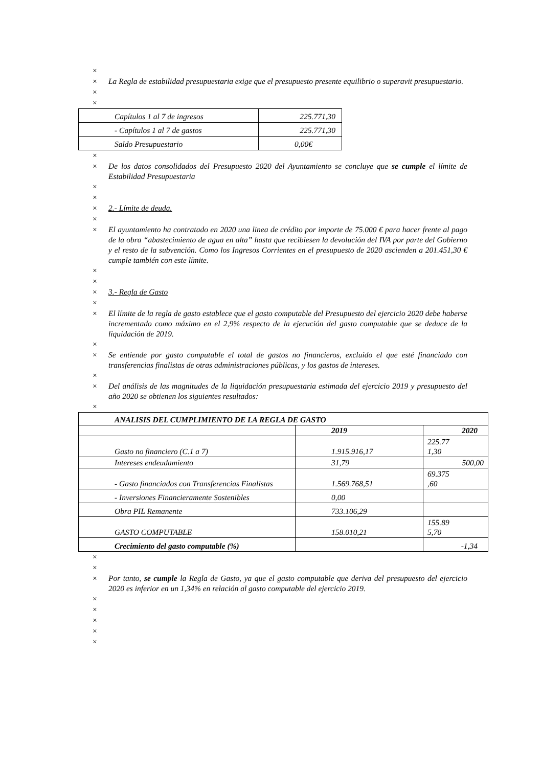×
× La Regla de estabilidad presupuestaria exige que el presupuesto presente equilibrio o superavit presupuestario.
×
×
| Capítulos 1 al 7 de ingresos | 225.771,30 |
| - Capítulos 1 al 7 de gastos | 225.771,30 |
| Saldo Presupuestario | 0,00€ |
×
× De los datos consolidados del Presupuesto 2020 del Ayuntamiento se concluye que se cumple el límite de Estabilidad Presupuestaria
×
×
× 2.- Límite de deuda.
×
× El ayuntamiento ha contratado en 2020 una linea de crédito por importe de 75.000 € para hacer frente al pago de la obra “abastecimiento de agua en alta” hasta que recibiesen la devolución del IVA por parte del Gobierno y el resto de la subvención. Como los Ingresos Corrientes en el presupuesto de 2020 ascienden a 201.451,30 € cumple también con este límite.
×
×
× 3.- Regla de Gasto
×
× El límite de la regla de gasto establece que el gasto computable del Presupuesto del ejercicio 2020 debe haberse incrementado como máximo en el 2,9% respecto de la ejecución del gasto computable que se deduce de la liquidación de 2019.
×
× Se entiende por gasto computable el total de gastos no financieros, excluido el que esté financiado con transferencias finalistas de otras administraciones públicas, y los gastos de intereses.
×
× Del análisis de las magnitudes de la liquidación presupuestaria estimada del ejercicio 2019 y presupuesto del año 2020 se obtienen los siguientes resultados:
×
| ANALISIS DEL CUMPLIMIENTO DE LA REGLA DE GASTO | | |
| | 2019 | 2020 |
| Gasto no financiero (C.1 a 7) | 1.915.916,17 | 225.77 1,30 |
| Intereses endeudamiento | 31,79 | 500,00 |
| - Gasto financiados con Transferencias Finalistas | 1.569.768,51 | 69.375 ,60 |
| - Inversiones Financieramente Sostenibles | 0,00 | |
| Obra PIL Remanente | 733.106,29 | |
| GASTO COMPUTABLE | 158.010,21 | 155.89 5,70 |
| Crecimiento del gasto computable (%) | | -1,34 |
×
×
× Por tanto, se cumple la Regla de Gasto, ya que el gasto computable que deriva del presupuesto del ejercicio 2020 es inferior en un 1,34% en relación al gasto computable del ejercicio 2019.
×
×
×
×
×